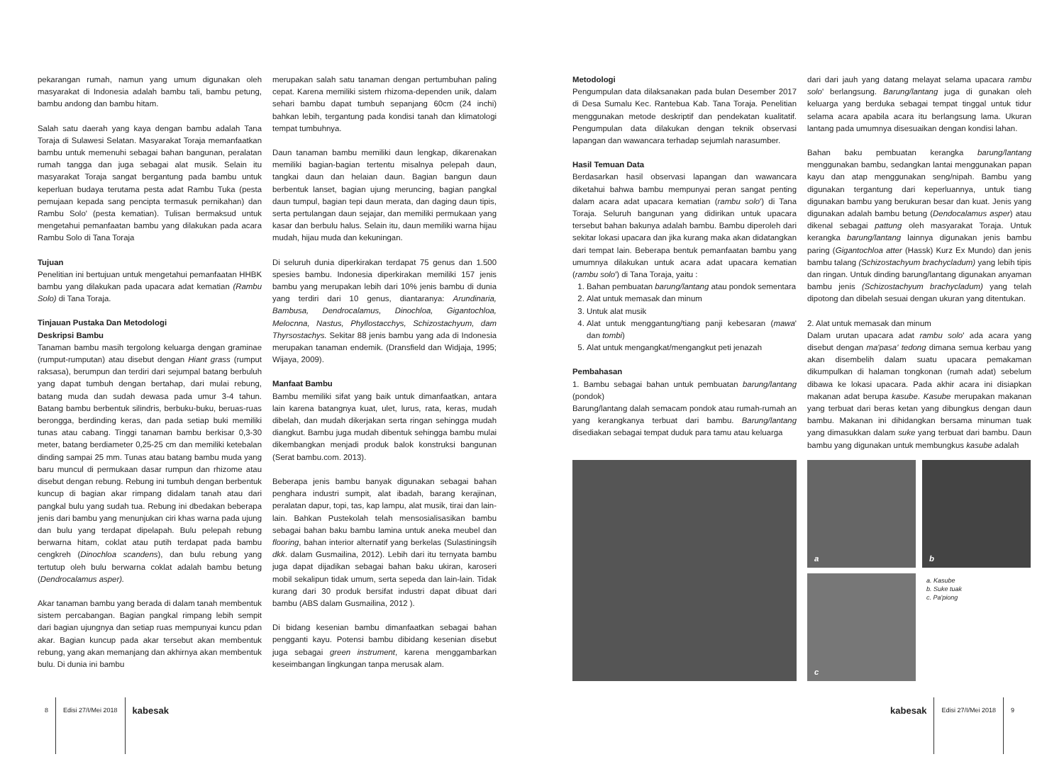pekarangan rumah, namun yang umum digunakan oleh masyarakat di Indonesia adalah bambu tali, bambu petung, bambu andong dan bambu hitam.
Salah satu daerah yang kaya dengan bambu adalah Tana Toraja di Sulawesi Selatan. Masyarakat Toraja memanfaatkan bambu untuk memenuhi sebagai bahan bangunan, peralatan rumah tangga dan juga sebagai alat musik. Selain itu masyarakat Toraja sangat bergantung pada bambu untuk keperluan budaya terutama pesta adat Rambu Tuka (pesta pemujaan kepada sang pencipta termasuk pernikahan) dan Rambu Solo' (pesta kematian). Tulisan bermaksud untuk mengetahui pemanfaatan bambu yang dilakukan pada acara Rambu Solo di Tana Toraja
Tujuan
Penelitian ini bertujuan untuk mengetahui pemanfaatan HHBK bambu yang dilakukan pada upacara adat kematian (Rambu Solo) di Tana Toraja.
Tinjauan Pustaka Dan Metodologi
Deskripsi Bambu
Tanaman bambu masih tergolong keluarga dengan graminae (rumput-rumputan) atau disebut dengan Hiant grass (rumput raksasa), berumpun dan terdiri dari sejumpal batang berbuluh yang dapat tumbuh dengan bertahap, dari mulai rebung, batang muda dan sudah dewasa pada umur 3-4 tahun. Batang bambu berbentuk silindris, berbuku-buku, beruas-ruas berongga, berdinding keras, dan pada setiap buki memiliki tunas atau cabang. Tinggi tanaman bambu berkisar 0,3-30 meter, batang berdiameter 0,25-25 cm dan memiliki ketebalan dinding sampai 25 mm. Tunas atau batang bambu muda yang baru muncul di permukaan dasar rumpun dan rhizome atau disebut dengan rebung. Rebung ini tumbuh dengan berbentuk kuncup di bagian akar rimpang didalam tanah atau dari pangkal bulu yang sudah tua. Rebung ini dbedakan beberapa jenis dari bambu yang menunjukan ciri khas warna pada ujung dan bulu yang terdapat dipelapah. Bulu pelepah rebung berwarna hitam, coklat atau putih terdapat pada bambu cengkreh (Dinochloa scandens), dan bulu rebung yang tertutup oleh bulu berwarna coklat adalah bambu betung (Dendrocalamus asper).
Akar tanaman bambu yang berada di dalam tanah membentuk sistem percabangan. Bagian pangkal rimpang lebih sempit dari bagian ujungnya dan setiap ruas mempunyai kuncu pdan akar. Bagian kuncup pada akar tersebut akan membentuk rebung, yang akan memanjang dan akhirnya akan membentuk bulu. Di dunia ini bambu
merupakan salah satu tanaman dengan pertumbuhan paling cepat. Karena memiliki sistem rhizoma-dependen unik, dalam sehari bambu dapat tumbuh sepanjang 60cm (24 inchi) bahkan lebih, tergantung pada kondisi tanah dan klimatologi tempat tumbuhnya.
Daun tanaman bambu memiliki daun lengkap, dikarenakan memiliki bagian-bagian tertentu misalnya pelepah daun, tangkai daun dan helaian daun. Bagian bangun daun berbentuk lanset, bagian ujung meruncing, bagian pangkal daun tumpul, bagian tepi daun merata, dan daging daun tipis, serta pertulangan daun sejajar, dan memiliki permukaan yang kasar dan berbulu halus. Selain itu, daun memiliki warna hijau mudah, hijau muda dan kekuningan.
Di seluruh dunia diperkirakan terdapat 75 genus dan 1.500 spesies bambu. Indonesia diperkirakan memiliki 157 jenis bambu yang merupakan lebih dari 10% jenis bambu di dunia yang terdiri dari 10 genus, diantaranya: Arundinaria, Bambusa, Dendrocalamus, Dinochloa, Gigantochloa, Melocnna, Nastus, Phyllostacchys, Schizostachyum, dam Thyrsostachys. Sekitar 88 jenis bambu yang ada di Indonesia merupakan tanaman endemik. (Dransfield dan Widjaja, 1995; Wijaya, 2009).
Manfaat Bambu
Bambu memiliki sifat yang baik untuk dimanfaatkan, antara lain karena batangnya kuat, ulet, lurus, rata, keras, mudah dibelah, dan mudah dikerjakan serta ringan sehingga mudah diangkut. Bambu juga mudah dibentuk sehingga bambu mulai dikembangkan menjadi produk balok konstruksi bangunan (Serat bambu.com. 2013).
Beberapa jenis bambu banyak digunakan sebagai bahan penghara industri sumpit, alat ibadah, barang kerajinan, peralatan dapur, topi, tas, kap lampu, alat musik, tirai dan lain-lain. Bahkan Pustekolah telah mensosialisasikan bambu sebagai bahan baku bambu lamina untuk aneka meubel dan flooring, bahan interior alternatif yang berkelas (Sulastiningsih dkk. dalam Gusmailina, 2012). Lebih dari itu ternyata bambu juga dapat dijadikan sebagai bahan baku ukiran, karoseri mobil sekalipun tidak umum, serta sepeda dan lain-lain. Tidak kurang dari 30 produk bersifat industri dapat dibuat dari bambu (ABS dalam Gusmailina, 2012 ).
Di bidang kesenian bambu dimanfaatkan sebagai bahan pengganti kayu. Potensi bambu dibidang kesenian disebut juga sebagai green instrument, karena menggambarkan keseimbangan lingkungan tanpa merusak alam.
Metodologi
Pengumpulan data dilaksanakan pada bulan Desember 2017 di Desa Sumalu Kec. Rantebua Kab. Tana Toraja. Penelitian menggunakan metode deskriptif dan pendekatan kualitatif. Pengumpulan data dilakukan dengan teknik observasi lapangan dan wawancara terhadap sejumlah narasumber.
Hasil Temuan Data
Berdasarkan hasil observasi lapangan dan wawancara diketahui bahwa bambu mempunyai peran sangat penting dalam acara adat upacara kematian (rambu solo') di Tana Toraja. Seluruh bangunan yang didirikan untuk upacara tersebut bahan bakunya adalah bambu. Bambu diperoleh dari sekitar lokasi upacara dan jika kurang maka akan didatangkan dari tempat lain. Beberapa bentuk pemanfaatan bambu yang umumnya dilakukan untuk acara adat upacara kematian (rambu solo') di Tana Toraja, yaitu :
1. Bahan pembuatan barung/lantang atau pondok sementara
2. Alat untuk memasak dan minum
3. Untuk alat musik
4. Alat untuk menggantung/tiang panji kebesaran (mawa' dan tombi)
5. Alat untuk mengangkat/mengangkut peti jenazah
Pembahasan
1. Bambu sebagai bahan untuk pembuatan barung/lantang (pondok)
Barung/lantang dalah semacam pondok atau rumah-rumah an yang kerangkanya terbuat dari bambu. Barung/lantang disediakan sebagai tempat duduk para tamu atau keluarga
dari dari jauh yang datang melayat selama upacara rambu solo' berlangsung. Barung/lantang juga di gunakan oleh keluarga yang berduka sebagai tempat tinggal untuk tidur selama acara apabila acara itu berlangsung lama. Ukuran lantang pada umumnya disesuaikan dengan kondisi lahan.
Bahan baku pembuatan kerangka barung/lantang menggunakan bambu, sedangkan lantai menggunakan papan kayu dan atap menggunakan seng/nipah. Bambu yang digunakan tergantung dari keperluannya, untuk tiang digunakan bambu yang berukuran besar dan kuat. Jenis yang digunakan adalah bambu betung (Dendocalamus asper) atau dikenal sebagai pattung oleh masyarakat Toraja. Untuk kerangka barung/lantang lainnya digunakan jenis bambu paring (Gigantochloa atter (Hassk) Kurz Ex Mundo) dan jenis bambu talang (Schizostachyum brachycladum) yang lebih tipis dan ringan. Untuk dinding barung/lantang digunakan anyaman bambu jenis (Schizostachyum brachycladum) yang telah dipotong dan dibelah sesuai dengan ukuran yang ditentukan.
2. Alat untuk memasak dan minum
Dalam urutan upacara adat rambu solo' ada acara yang disebut dengan ma'pasa' tedong dimana semua kerbau yang akan disembelih dalam suatu upacara pemakaman dikumpulkan di halaman tongkonan (rumah adat) sebelum dibawa ke lokasi upacara. Pada akhir acara ini disiapkan makanan adat berupa kasube. Kasube merupakan makanan yang terbuat dari beras ketan yang dibungkus dengan daun bambu. Makanan ini dihidangkan bersama minuman tuak yang dimasukkan dalam suke yang terbuat dari bambu. Daun bambu yang digunakan untuk membungkus kasube adalah
a b
c
a. Kasube
b. Suke tuak
c. Pa'piong
8 Edisi 27/I/Mei 2018
kabesak kabesak
Edisi 27/I/Mei 2018 9